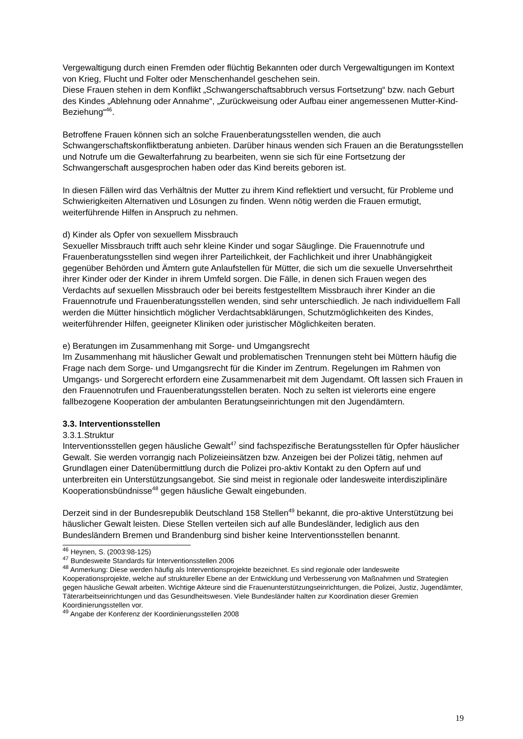Vergewaltigung durch einen Fremden oder flüchtig Bekannten oder durch Vergewaltigungen im Kontext von Krieg, Flucht und Folter oder Menschenhandel geschehen sein.
Diese Frauen stehen in dem Konflikt „Schwangerschaftsabbruch versus Fortsetzung“ bzw. nach Geburt des Kindes „Ablehnung oder Annahme“, „Zurückweisung oder Aufbau einer angemessenen Mutter-Kind-Beziehung“<sup>46</sup>.
Betroffene Frauen können sich an solche Frauenberatungsstellen wenden, die auch Schwangerschaftskonfliktberatung anbieten. Darüber hinaus wenden sich Frauen an die Beratungsstellen und Notrufe um die Gewalterfahrung zu bearbeiten, wenn sie sich für eine Fortsetzung der Schwangerschaft ausgesprochen haben oder das Kind bereits geboren ist.
In diesen Fällen wird das Verhältnis der Mutter zu ihrem Kind reflektiert und versucht, für Probleme und Schwierigkeiten Alternativen und Lösungen zu finden. Wenn nötig werden die Frauen ermutigt, weiterführende Hilfen in Anspruch zu nehmen.
d) Kinder als Opfer von sexuellem Missbrauch
Sexueller Missbrauch trifft auch sehr kleine Kinder und sogar Säuglinge. Die Frauennotrufe und Frauenberatungsstellen sind wegen ihrer Parteilichkeit, der Fachlichkeit und ihrer Unabhängigkeit gegenüber Behörden und Ämtern gute Anlaufstellen für Mütter, die sich um die sexuelle Unversehrtheit ihrer Kinder oder der Kinder in ihrem Umfeld sorgen. Die Fälle, in denen sich Frauen wegen des Verdachts auf sexuellen Missbrauch oder bei bereits festgestelltem Missbrauch ihrer Kinder an die Frauennotrufe und Frauenberatungsstellen wenden, sind sehr unterschiedlich. Je nach individuellem Fall werden die Mütter hinsichtlich möglicher Verdachtsabklärungen, Schutzmöglichkeiten des Kindes, weiterführender Hilfen, geeigneter Kliniken oder juristischer Möglichkeiten beraten.
e) Beratungen im Zusammenhang mit Sorge- und Umgangsrecht
Im Zusammenhang mit häuslicher Gewalt und problematischen Trennungen steht bei Müttern häufig die Frage nach dem Sorge- und Umgangsrecht für die Kinder im Zentrum. Regelungen im Rahmen von Umgangs- und Sorgerecht erfordern eine Zusammenarbeit mit dem Jugendamt. Oft lassen sich Frauen in den Frauennotrufen und Frauenberatungsstellen beraten. Noch zu selten ist vielerorts eine engere fallbezogene Kooperation der ambulanten Beratungseinrichtungen mit den Jugendämtern.
3.3. Interventionsstellen
3.3.1.Struktur
Interventionsstellen gegen häusliche Gewalt<sup>47</sup> sind fachspezifische Beratungsstellen für Opfer häuslicher Gewalt. Sie werden vorrangig nach Polizeieinsätzen bzw. Anzeigen bei der Polizei tätig, nehmen auf Grundlagen einer Datenübermittlung durch die Polizei pro-aktiv Kontakt zu den Opfern auf und unterbreiten ein Unterstützungsangebot. Sie sind meist in regionale oder landesweite interdisziplinäre Kooperationsbündnisse<sup>48</sup> gegen häusliche Gewalt eingebunden.
Derzeit sind in der Bundesrepublik Deutschland 158 Stellen<sup>49</sup> bekannt, die pro-aktive Unterstützung bei häuslicher Gewalt leisten. Diese Stellen verteilen sich auf alle Bundesländer, lediglich aus den Bundesländern Bremen und Brandenburg sind bisher keine Interventionsstellen benannt.
<sup>46</sup> Heynen, S. (2003:98-125)
<sup>47</sup> Bundesweite Standards für Interventionsstellen 2006
<sup>48</sup> Anmerkung: Diese werden häufig als Interventionsprojekte bezeichnet. Es sind regionale oder landesweite Kooperationsprojekte, welche auf struktureller Ebene an der Entwicklung und Verbesserung von Maßnahmen und Strategien gegen häusliche Gewalt arbeiten. Wichtige Akteure sind die Frauenunterstützungseinrichtungen, die Polizei, Justiz, Jugendämter, Täterarbeitseinrichtungen und das Gesundheitswesen. Viele Bundesländer halten zur Koordination dieser Gremien Koordinierungsstellen vor.
<sup>49</sup> Angabe der Konferenz der Koordinierungsstellen 2008
19